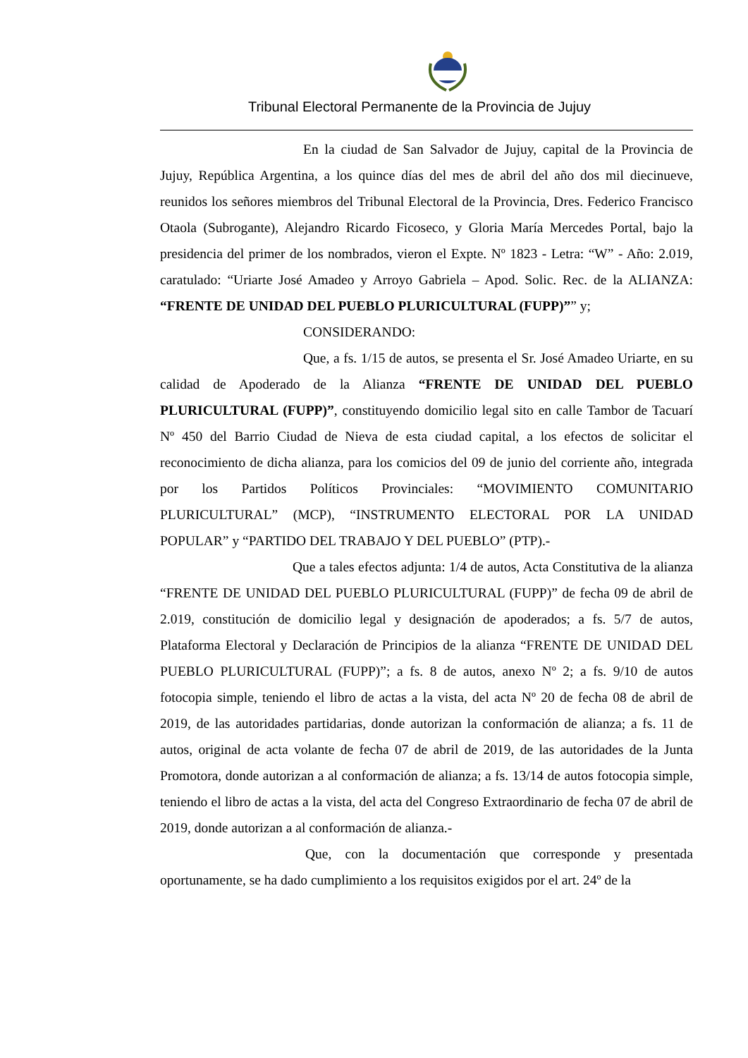Tribunal Electoral Permanente de la Provincia de Jujuy
En la ciudad de San Salvador de Jujuy, capital de la Provincia de Jujuy, República Argentina, a los quince días del mes de abril del año dos mil diecinueve, reunidos los señores miembros del Tribunal Electoral de la Provincia, Dres. Federico Francisco Otaola (Subrogante), Alejandro Ricardo Ficoseco, y Gloria María Mercedes Portal, bajo la presidencia del primer de los nombrados, vieron el Expte. Nº 1823 - Letra: “W” - Año: 2.019, caratulado: “Uriarte José Amadeo y Arroyo Gabriela – Apod. Solic. Rec. de la ALIANZA: “FRENTE DE UNIDAD DEL PUEBLO PLURICULTURAL (FUPP)”” y;
CONSIDERANDO:
Que, a fs. 1/15 de autos, se presenta el Sr. José Amadeo Uriarte, en su calidad de Apoderado de la Alianza “FRENTE DE UNIDAD DEL PUEBLO PLURICULTURAL (FUPP)”, constituyendo domicilio legal sito en calle Tambor de Tacuarí Nº 450 del Barrio Ciudad de Nieva de esta ciudad capital, a los efectos de solicitar el reconocimiento de dicha alianza, para los comicios del 09 de junio del corriente año, integrada por los Partidos Políticos Provinciales: “MOVIMIENTO COMUNITARIO PLURICULTURAL” (MCP), “INSTRUMENTO ELECTORAL POR LA UNIDAD POPULAR” y “PARTIDO DEL TRABAJO Y DEL PUEBLO” (PTP).-
Que a tales efectos adjunta: 1/4 de autos, Acta Constitutiva de la alianza “FRENTE DE UNIDAD DEL PUEBLO PLURICULTURAL (FUPP)” de fecha 09 de abril de 2.019, constitución de domicilio legal y designación de apoderados; a fs. 5/7 de autos, Plataforma Electoral y Declaración de Principios de la alianza “FRENTE DE UNIDAD DEL PUEBLO PLURICULTURAL (FUPP)”; a fs. 8 de autos, anexo Nº 2; a fs. 9/10 de autos fotocopia simple, teniendo el libro de actas a la vista, del acta Nº 20 de fecha 08 de abril de 2019, de las autoridades partidarias, donde autorizan la conformación de alianza; a fs. 11 de autos, original de acta volante de fecha 07 de abril de 2019, de las autoridades de la Junta Promotora, donde autorizan a al conformación de alianza; a fs. 13/14 de autos fotocopia simple, teniendo el libro de actas a la vista, del acta del Congreso Extraordinario de fecha 07 de abril de 2019, donde autorizan a al conformación de alianza.-
Que, con la documentación que corresponde y presentada oportunamente, se ha dado cumplimiento a los requisitos exigidos por el art. 24º de la